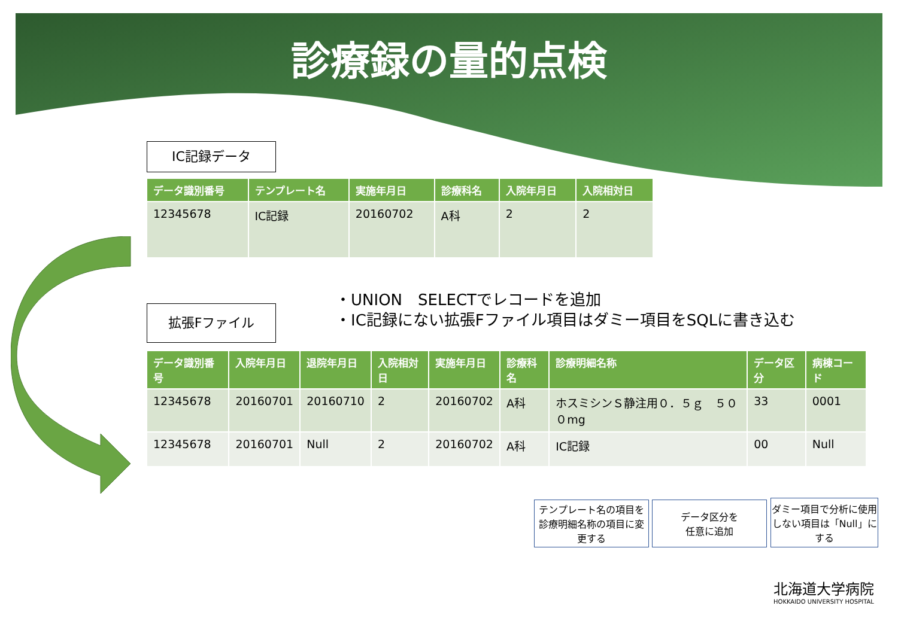診療録の量的点検
IC記録データ
| データ識別番号 | テンプレート名 | 実施年月日 | 診療科名 | 入院年月日 | 入院相対日 |
| --- | --- | --- | --- | --- | --- |
| 12345678 | IC記録 | 20160702 | A科 | 2 | 2 |
・UNION　SELECTでレコードを追加
・IC記録にない拡張Fファイル項目はダミー項目をSQLに書き込む
拡張Fファイル
| データ識別番号 | 入院年月日 | 退院年月日 | 入院相対日 | 実施年月日 | 診療科名 | 診療明細名称 | データ区分 | 病棟コード |
| --- | --- | --- | --- | --- | --- | --- | --- | --- |
| 12345678 | 20160701 | 20160710 | 2 | 20160702 | A科 | ホスミシンＳ静注用０．５ｇ ５０ ０mg | 33 | 0001 |
| 12345678 | 20160701 | Null | 2 | 20160702 | A科 | IC記録 | 00 | Null |
テンプレート名の項目を診療明細名称の項目に変更する
データ区分を
任意に追加
ダミー項目で分析に使用しない項目は「Null」にする
北海道大学病院
HOKKAIDO UNIVERSITY HOSPITAL